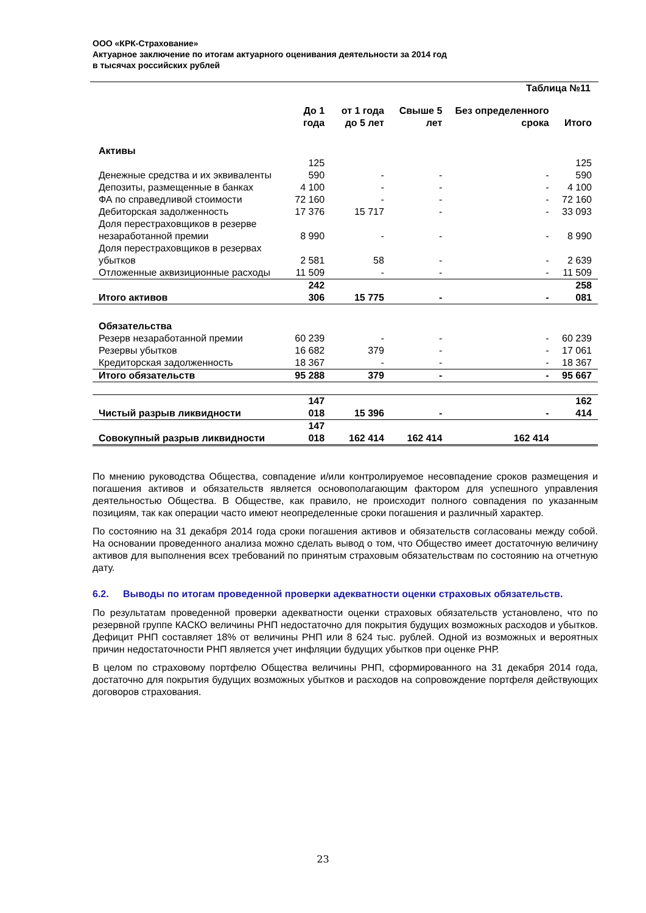ООО «КРК-Страхование»
Актуарное заключение по итогам актуарного оценивания деятельности за 2014 год
в тысячах российских рублей
Таблица №11
| | До 1 года | от 1 года до 5 лет | Свыше 5 лет | Без определенного срока | Итого |
| --- | --- | --- | --- | --- | --- |
| Активы | | | | | |
| Денежные средства и их эквиваленты | 125 590 | - | - | - | 125 590 |
| Депозиты, размещенные в банках | 4 100 | - | - | - | 4 100 |
| ФА по справедливой стоимости | 72 160 | - | - | - | 72 160 |
| Дебиторская задолженность | 17 376 | 15 717 | - | - | 33 093 |
| Доля перестраховщиков в резерве незаработанной премии | 8 990 | - | - | - | 8 990 |
| Доля перестраховщиков в резервах убытков | 2 581 | 58 | - | - | 2 639 |
| Отложенные аквизиционные расходы | 11 509 | - | - | - | 11 509 |
| Итого активов | 242 306 | 15 775 | - | - | 258 081 |
| Обязательства | | | | | |
| Резерв незаработанной премии | 60 239 | - | - | - | 60 239 |
| Резервы убытков | 16 682 | 379 | - | - | 17 061 |
| Кредиторская задолженность | 18 367 | - | - | - | 18 367 |
| Итого обязательств | 95 288 | 379 | - | - | 95 667 |
| Чистый разрыв ликвидности | 147 018 | 15 396 | - | - | 162 414 |
| Совокупный разрыв ликвидности | 147 018 | 162 414 | 162 414 | 162 414 | |
По мнению руководства Общества, совпадение и/или контролируемое несовпадение сроков размещения и погашения активов и обязательств является основополагающим фактором для успешного управления деятельностью Общества. В Обществе, как правило, не происходит полного совпадения по указанным позициям, так как операции часто имеют неопределенные сроки погашения и различный характер.
По состоянию на 31 декабря 2014 года сроки погашения активов и обязательств согласованы между собой. На основании проведенного анализа можно сделать вывод о том, что Общество имеет достаточную величину активов для выполнения всех требований по принятым страховым обязательствам по состоянию на отчетную дату.
6.2. Выводы по итогам проведенной проверки адекватности оценки страховых обязательств.
По результатам проведенной проверки адекватности оценки страховых обязательств установлено, что по резервной группе КАСКО величины РНП недостаточно для покрытия будущих возможных расходов и убытков. Дефицит РНП составляет 18% от величины РНП или 8 624 тыс. рублей. Одной из возможных и вероятных причин недостаточности РНП является учет инфляции будущих убытков при оценке РНР.
В целом по страховому портфелю Общества величины РНП, сформированного на 31 декабря 2014 года, достаточно для покрытия будущих возможных убытков и расходов на сопровождение портфеля действующих договоров страхования.
23